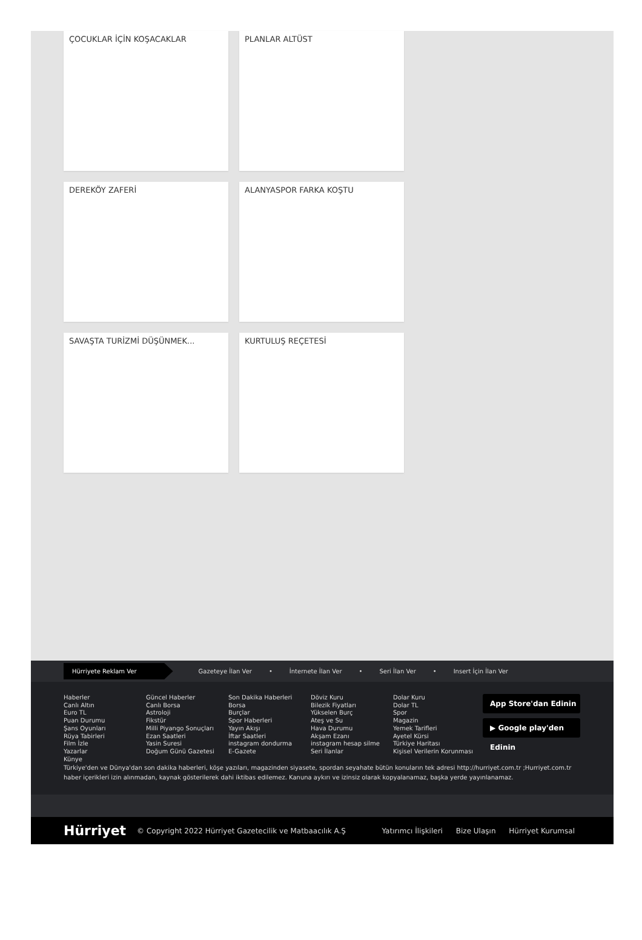ÇOCUKLAR İÇİN KOŞACAKLAR PLANLAR ALTÜST
DEREKÖY ZAFERİ ALANYASPOR FARKA KOŞTU
SAVAŞTA TURİZMİ DÜŞÜNMEK... KURTULUŞ REÇETESİ
Hürriyete Reklam Ver Gazeteye İlan Ver • İnternete İlan Ver • Seri İlan Ver • Insert İçin İlan Ver
Haberler
Canlı Altın
Euro TL
Puan Durumu
Şans Oyunları
Rüya Tabirleri
Film İzle
Yazarlar
Künye
Güncel Haberler
Canlı Borsa
Astroloji
Fikstür
Milli Piyango Sonuçları
Ezan Saatleri
Yasin Suresi
Doğum Günü Gazetesi
Son Dakika Haberleri
Borsa
Burçlar
Spor Haberleri
Yayın Akışı
İftar Saatleri
instagram dondurma
E-Gazete
Döviz Kuru
Bilezik Fiyatları
Yükselen Burç
Ateş ve Su
Hava Durumu
Akşam Ezanı
instagram hesap silme
Seri İlanlar
Dolar Kuru
Dolar TL
Spor
Magazin
Yemek Tarifleri
Ayetel Kürsi
Türkiye Haritası
Kişisel Verilerin Korunması
App Store'dan Edinin
▶ Google play'den Edinin
Türkiye'den ve Dünya'dan son dakika haberleri, köşe yazıları, magazinden siyasete, spordan seyahate bütün konuların tek adresi http://hurriyet.com.tr ;Hurriyet.com.tr haber içerikleri izin alınmadan, kaynak gösterilerek dahi iktibas edilemez. Kanuna aykırı ve izinsiz olarak kopyalanamaz, başka yerde yayınlanamaz.
Hürriyet © Copyright 2022 Hürriyet Gazetecilik ve Matbaacılık A.Ş Yatırımcı İlişkileri Bize Ulaşın Hürriyet Kurumsal